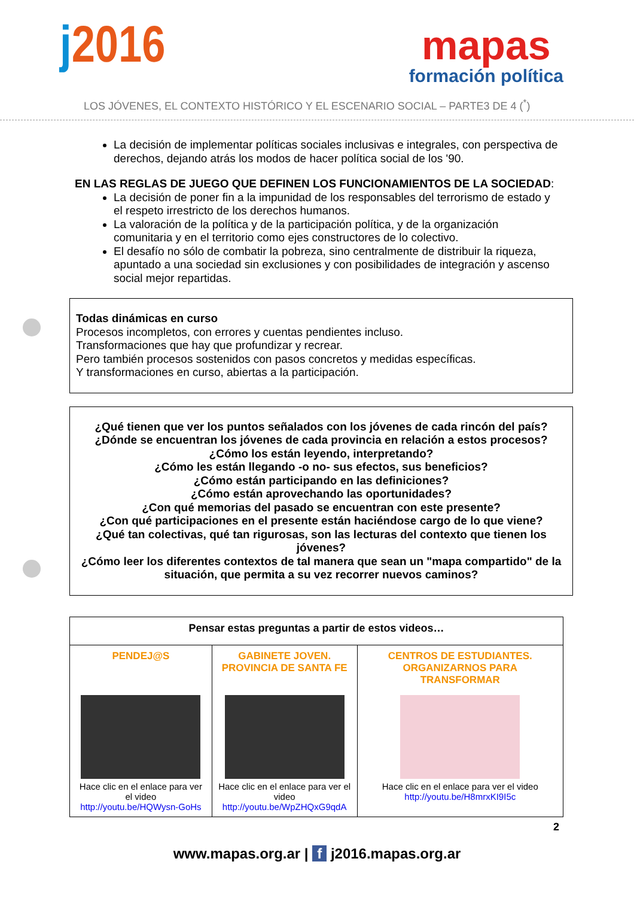j2016
mapas
formación política
LOS JÓVENES, EL CONTEXTO HISTÓRICO Y EL ESCENARIO SOCIAL – PARTE3 DE 4 (<sup>*</sup>)
La decisión de implementar políticas sociales inclusivas e integrales, con perspectiva de derechos, dejando atrás los modos de hacer política social de los '90.
EN LAS REGLAS DE JUEGO QUE DEFINEN LOS FUNCIONAMIENTOS DE LA SOCIEDAD:
La decisión de poner fin a la impunidad de los responsables del terrorismo de estado y el respeto irrestricto de los derechos humanos.
La valoración de la política y de la participación política, y de la organización comunitaria y en el territorio como ejes constructores de lo colectivo.
El desafío no sólo de combatir la pobreza, sino centralmente de distribuir la riqueza, apuntado a una sociedad sin exclusiones y con posibilidades de integración y ascenso social mejor repartidas.
Todas dinámicas en curso
Procesos incompletos, con errores y cuentas pendientes incluso.
Transformaciones que hay que profundizar y recrear.
Pero también procesos sostenidos con pasos concretos y medidas específicas.
Y transformaciones en curso, abiertas a la participación.
¿Qué tienen que ver los puntos señalados con los jóvenes de cada rincón del país?
¿Dónde se encuentran los jóvenes de cada provincia en relación a estos procesos?
¿Cómo los están leyendo, interpretando?
¿Cómo les están llegando -o no- sus efectos, sus beneficios?
¿Cómo están participando en las definiciones?
¿Cómo están aprovechando las oportunidades?
¿Con qué memorias del pasado se encuentran con este presente?
¿Con qué participaciones en el presente están haciéndose cargo de lo que viene?
¿Qué tan colectivas, qué tan rigurosas, son las lecturas del contexto que tienen los jóvenes?
¿Cómo leer los diferentes contextos de tal manera que sean un "mapa compartido" de la situación, que permita a su vez recorrer nuevos caminos?
| Pensar estas preguntas a partir de estos videos… | | |
| --- | --- | --- |
| PENDEJ@S Hace clic en el enlace para ver el video http://youtu.be/HQWysn-GoHs | GABINETE JOVEN. PROVINCIA DE SANTA FE Hace clic en el enlace para ver el video http://youtu.be/WpZHQxG9qdA | CENTROS DE ESTUDIANTES. ORGANIZARNOS PARA TRANSFORMAR Hace clic en el enlace para ver el video http://youtu.be/H8mrxKI9I5c |
2
www.mapas.org.ar | f j2016.mapas.org.ar